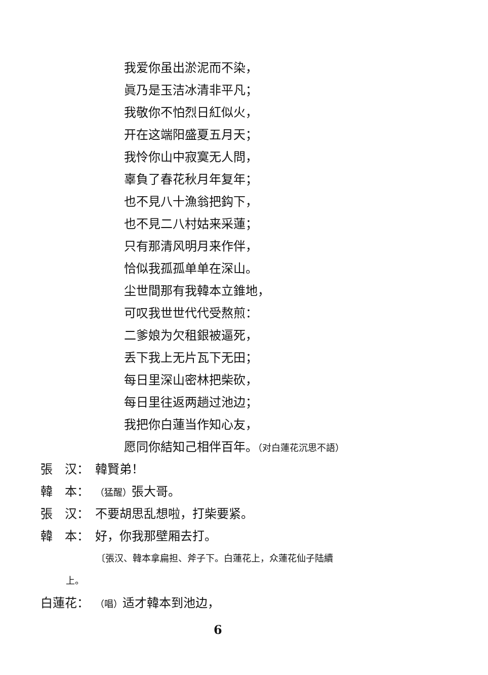我爱你虽出淤泥而不染，
眞乃是玉洁冰清非平凡；
我敬你不怕烈日紅似火，
开在这端阳盛夏五月天；
我怜你山中寂寞无人問，
辜負了春花秋月年复年；
也不見八十漁翁把鈎下，
也不見二八村姑来采蓮；
只有那清风明月来作伴，
恰似我孤孤单单在深山。
尘世間那有我韓本立錐地，
可叹我世世代代受熬煎：
二爹娘为欠租銀被逼死，
丢下我上无片瓦下无田；
每日里深山密林把柴砍，
每日里往返两趟过池边；
我把你白蓮当作知心友，
愿同你結知己相伴百年。（对白蓮花沉思不語）
張　汉： 韓賢弟！
韓　本： （猛醒）張大哥。
張　汉： 不要胡思乱想啦，打柴要紧。
韓　本： 好，你我那壁厢去打。
〔張汉、韓本拿扁担、斧子下。白蓮花上，众蓮花仙子陆續
上。
白蓮花： （唱）适才韓本到池边，
6